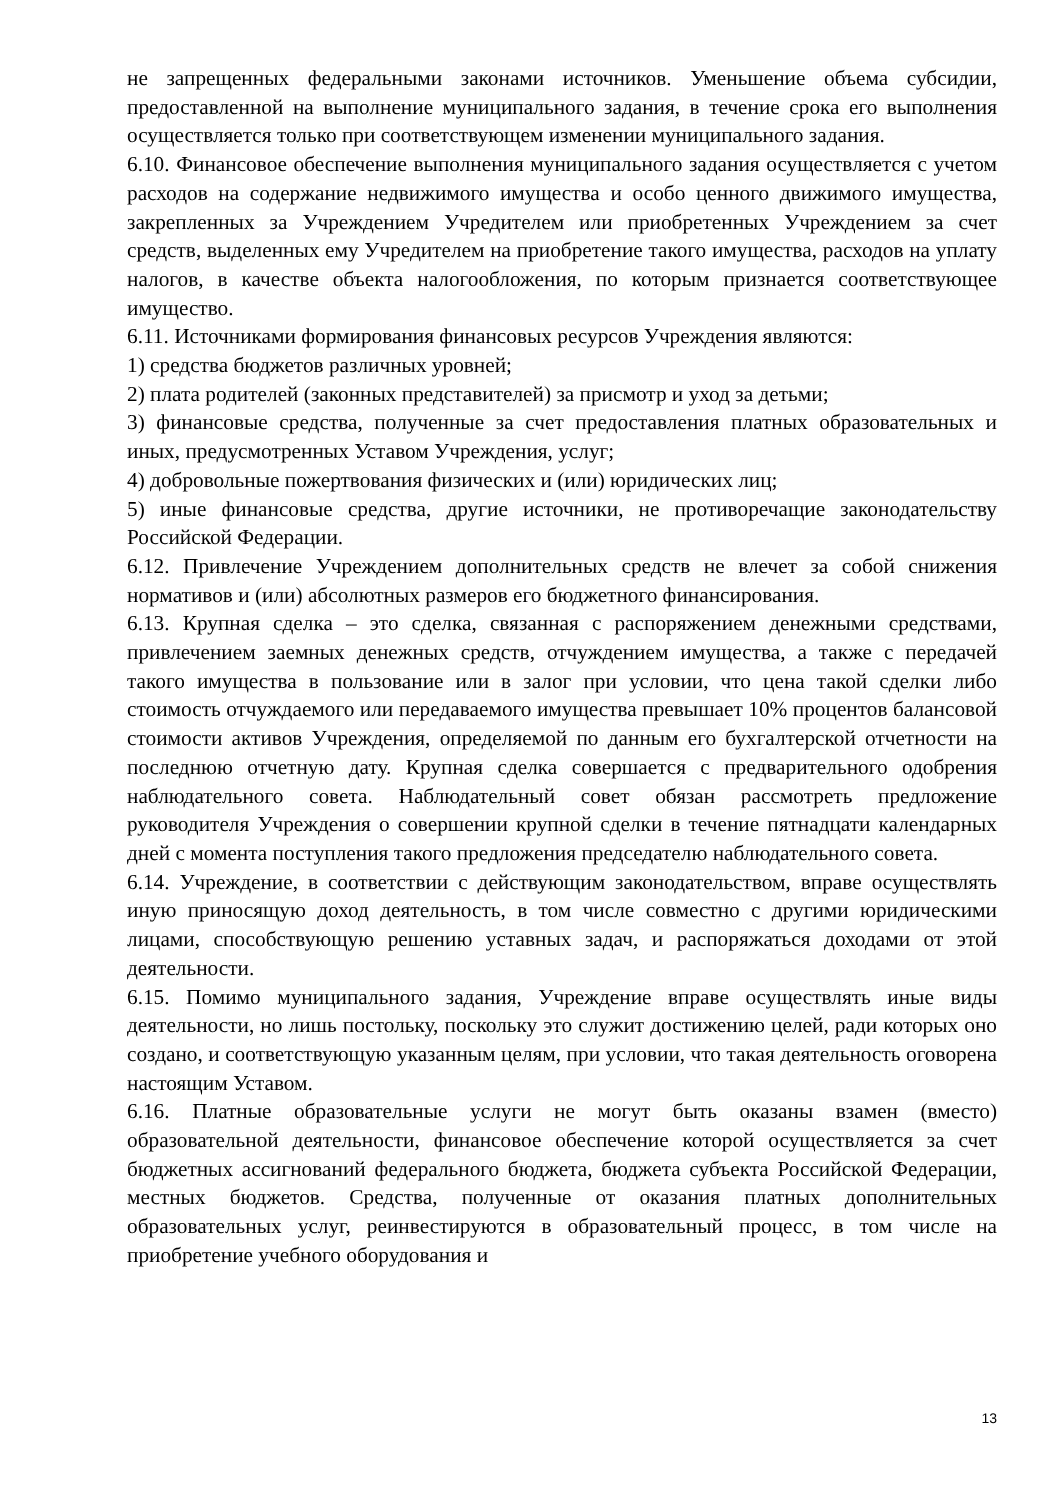не запрещенных федеральными законами источников. Уменьшение объема субсидии, предоставленной на выполнение муниципального задания, в течение срока его выполнения осуществляется только при соответствующем изменении муниципального задания.
6.10. Финансовое обеспечение выполнения муниципального задания осуществляется с учетом расходов на содержание недвижимого имущества и особо ценного движимого имущества, закрепленных за Учреждением Учредителем или приобретенных Учреждением за счет средств, выделенных ему Учредителем на приобретение такого имущества, расходов на уплату налогов, в качестве объекта налогообложения, по которым признается соответствующее имущество.
6.11. Источниками формирования финансовых ресурсов Учреждения являются:
1) средства бюджетов различных уровней;
2) плата родителей (законных представителей) за присмотр и уход за детьми;
3) финансовые средства, полученные за счет предоставления платных образовательных и иных, предусмотренных Уставом Учреждения, услуг;
4) добровольные пожертвования физических и (или) юридических лиц;
5) иные финансовые средства, другие источники, не противоречащие законодательству Российской Федерации.
6.12. Привлечение Учреждением дополнительных средств не влечет за собой снижения нормативов и (или) абсолютных размеров его бюджетного финансирования.
6.13. Крупная сделка – это сделка, связанная с распоряжением денежными средствами, привлечением заемных денежных средств, отчуждением имущества, а также с передачей такого имущества в пользование или в залог при условии, что цена такой сделки либо стоимость отчуждаемого или передаваемого имущества превышает 10% процентов балансовой стоимости активов Учреждения, определяемой по данным его бухгалтерской отчетности на последнюю отчетную дату. Крупная сделка совершается с предварительного одобрения наблюдательного совета. Наблюдательный совет обязан рассмотреть предложение руководителя Учреждения о совершении крупной сделки в течение пятнадцати календарных дней с момента поступления такого предложения председателю наблюдательного совета.
6.14. Учреждение, в соответствии с действующим законодательством, вправе осуществлять иную приносящую доход деятельность, в том числе совместно с другими юридическими лицами, способствующую решению уставных задач, и распоряжаться доходами от этой деятельности.
6.15. Помимо муниципального задания, Учреждение вправе осуществлять иные виды деятельности, но лишь постольку, поскольку это служит достижению целей, ради которых оно создано, и соответствующую указанным целям, при условии, что такая деятельность оговорена настоящим Уставом.
6.16. Платные образовательные услуги не могут быть оказаны взамен (вместо) образовательной деятельности, финансовое обеспечение которой осуществляется за счет бюджетных ассигнований федерального бюджета, бюджета субъекта Российской Федерации, местных бюджетов. Средства, полученные от оказания платных дополнительных образовательных услуг, реинвестируются в образовательный процесс, в том числе на приобретение учебного оборудования и
13